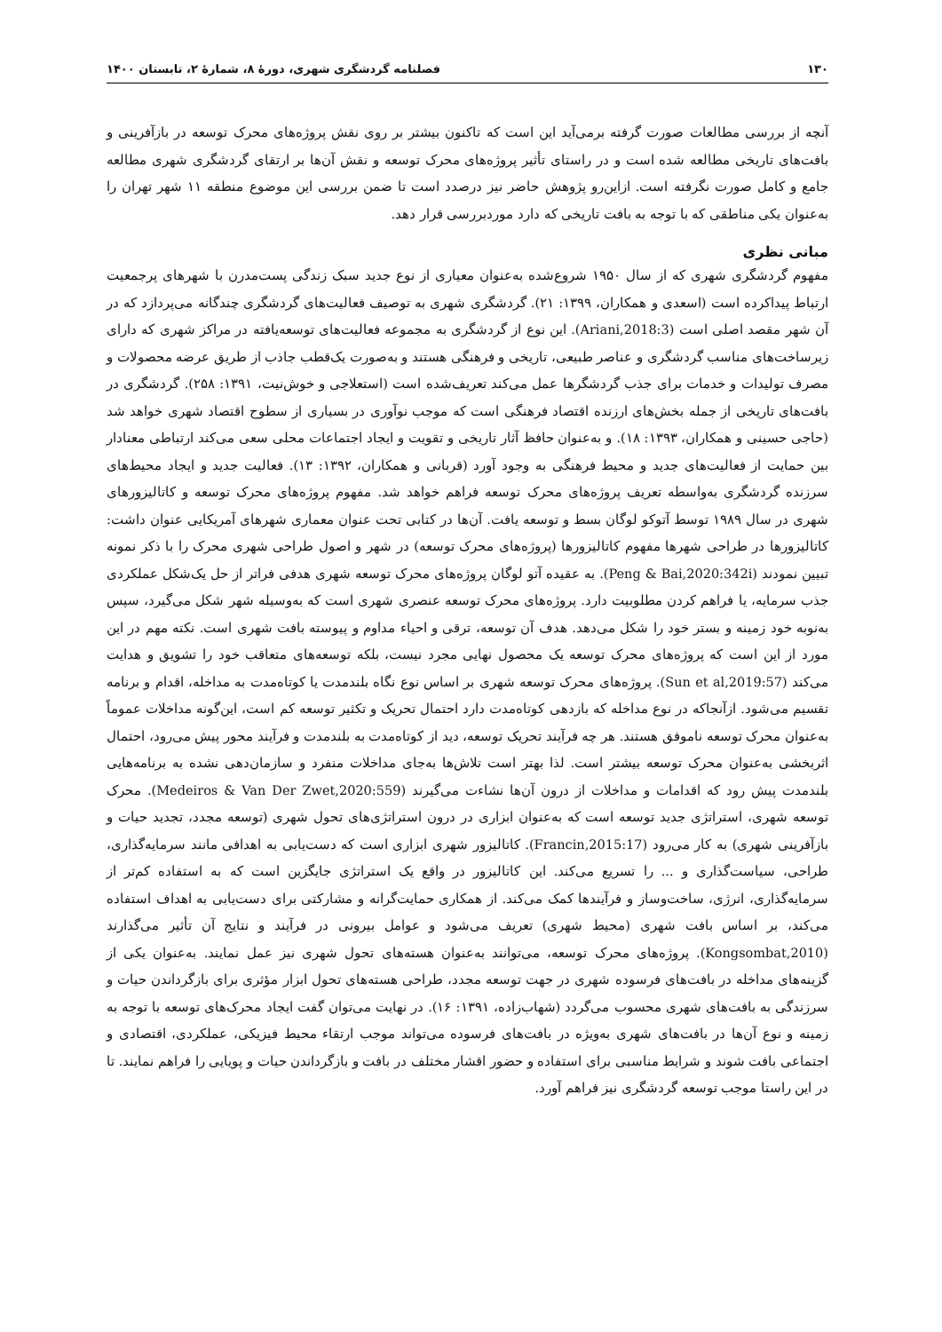۱۳۰ فصلنامه گردشگری شهری، دورهٔ ۸، شمارهٔ ۲، تابستان ۱۴۰۰
آنچه از بررسی مطالعات صورت گرفته برمی‌آید این است که تاکنون بیشتر بر روی نقش پروژه‌های محرک توسعه در بازآفرینی و بافت‌های تاریخی مطالعه شده است و در راستای تأثیر پروژه‌های محرک توسعه و نقش آن‌ها بر ارتقای گردشگری شهری مطالعه جامع و کامل صورت نگرفته است. ازاین‌رو پژوهش حاضر نیز درصدد است تا ضمن بررسی این موضوع منطقه ۱۱ شهر تهران را به‌عنوان یکی مناطقی که با توجه به بافت تاریخی که دارد موردبررسی قرار دهد.
مبانی نظری
مفهوم گردشگری شهری که از سال ۱۹۵۰ شروع‌شده به‌عنوان معیاری از نوع جدید سبک زندگی پست‌مدرن با شهرهای پرجمعیت ارتباط پیداکرده است (اسعدی و همکاران، ۱۳۹۹: ۲۱). گردشگری شهری به توصیف فعالیت‌های گردشگری چندگانه می‌پردازد که در آن شهر مقصد اصلی است (Ariani,2018:3). این نوع از گردشگری به مجموعه فعالیت‌های توسعه‌یافته در مراکز شهری که دارای زیرساخت‌های مناسب گردشگری و عناصر طبیعی، تاریخی و فرهنگی هستند و به‌صورت یک‌قطب جاذب از طریق عرضه محصولات و مصرف تولیدات و خدمات برای جذب گردشگرها عمل می‌کند تعریف‌شده است (استعلاجی و خوش‌نیت، ۱۳۹۱: ۲۵۸). گردشگری در بافت‌های تاریخی از جمله بخش‌های ارزنده اقتصاد فرهنگی است که موجب نوآوری در بسیاری از سطوح اقتصاد شهری خواهد شد (حاجی حسینی و همکاران، ۱۳۹۳: ۱۸). و به‌عنوان حافظ آثار تاریخی و تقویت و ایجاد اجتماعات محلی سعی می‌کند ارتباطی معنادار بین حمایت از فعالیت‌های جدید و محیط فرهنگی به وجود آورد (قربانی و همکاران، ۱۳۹۲: ۱۳). فعالیت جدید و ایجاد محیط‌های سرزنده گردشگری به‌واسطه تعریف پروژه‌های محرک توسعه فراهم خواهد شد. مفهوم پروژه‌های محرک توسعه و کاتالیزورهای شهری در سال ۱۹۸۹ توسط آتوکو لوگان بسط و توسعه یافت. آن‌ها در کتابی تحت عنوان معماری شهرهای آمریکایی عنوان داشت: کاتالیزورها در طراحی شهرها مفهوم کاتالیزورها (پروژه‌های محرک توسعه) در شهر و اصول طراحی شهری محرک را با ذکر نمونه تبیین نمودند (Peng & Bai,2020:342i). به عقیده آتو لوگان پروژه‌های محرک توسعه شهری هدفی فراتر از حل یک‌شکل عملکردی جذب سرمایه، یا فراهم کردن مطلوبیت دارد. پروژه‌های محرک توسعه عنصری شهری است که به‌وسیله شهر شکل می‌گیرد، سپس به‌نوبه خود زمینه و بستر خود را شکل می‌دهد. هدف آن توسعه، ترقی و احیاء مداوم و پیوسته بافت شهری است. نکته مهم در این مورد از این است که پروژه‌های محرک توسعه یک محصول نهایی مجرد نیست، بلکه توسعه‌های متعاقب خود را تشویق و هدایت می‌کند (Sun et al,2019:57). پروژه‌های محرک توسعه شهری بر اساس نوع نگاه بلندمدت یا کوتاه‌مدت به مداخله، اقدام و برنامه تقسیم می‌شود. ازآنجاکه در نوع مداخله که بازدهی کوتاه‌مدت دارد احتمال تحریک و تکثیر توسعه کم است، این‌گونه مداخلات عموماً به‌عنوان محرک توسعه ناموفق هستند. هر چه فرآیند تحریک توسعه، دید از کوتاه‌مدت به بلندمدت و فرآیند محور پیش می‌رود، احتمال اثربخشی به‌عنوان محرک توسعه بیشتر است. لذا بهتر است تلاش‌ها به‌جای مداخلات منفرد و سازمان‌دهی نشده به برنامه‌هایی بلندمدت پیش رود که اقدامات و مداخلات از درون آن‌ها نشاءت می‌گیرند (Medeiros & Van Der Zwet,2020:559). محرک توسعه شهری، استراتژی جدید توسعه است که به‌عنوان ابزاری در درون استراتژی‌های تحول شهری (توسعه مجدد، تجدید حیات و بازآفرینی شهری) به کار می‌رود (Francin,2015:17). کاتالیزور شهری ابزاری است که دست‌یابی به اهدافی مانند سرمایه‌گذاری، طراحی، سیاست‌گذاری و ... را تسریع می‌کند. این کاتالیزور در واقع یک استراتژی جایگزین است که به استفاده کم‌تر از سرمایه‌گذاری، انرژی، ساخت‌وساز و فرآیندها کمک می‌کند. از همکاری حمایت‌گرانه و مشارکتی برای دست‌یابی به اهداف استفاده می‌کند، بر اساس بافت شهری (محیط شهری) تعریف می‌شود و عوامل بیرونی در فرآیند و نتایج آن تأثیر می‌گذارند (Kongsombat,2010). پروژه‌های محرک توسعه، می‌توانند به‌عنوان هسته‌های تحول شهری نیز عمل نمایند. به‌عنوان یکی از گزینه‌های مداخله در بافت‌های فرسوده شهری در جهت توسعه مجدد، طراحی هسته‌های تحول ابزار مؤثری برای بازگرداندن حیات و سرزندگی به بافت‌های شهری محسوب می‌گردد (شهاب‌زاده، ۱۳۹۱: ۱۶). در نهایت می‌توان گفت ایجاد محرک‌های توسعه با توجه به زمینه و نوع آن‌ها در بافت‌های شهری به‌ویژه در بافت‌های فرسوده می‌تواند موجب ارتقاء محیط فیزیکی، عملکردی، اقتصادی و اجتماعی بافت شوند و شرایط مناسبی برای استفاده و حضور اقشار مختلف در بافت و بازگرداندن حیات و پویایی را فراهم نمایند. تا در این راستا موجب توسعه گردشگری نیز فراهم آورد.